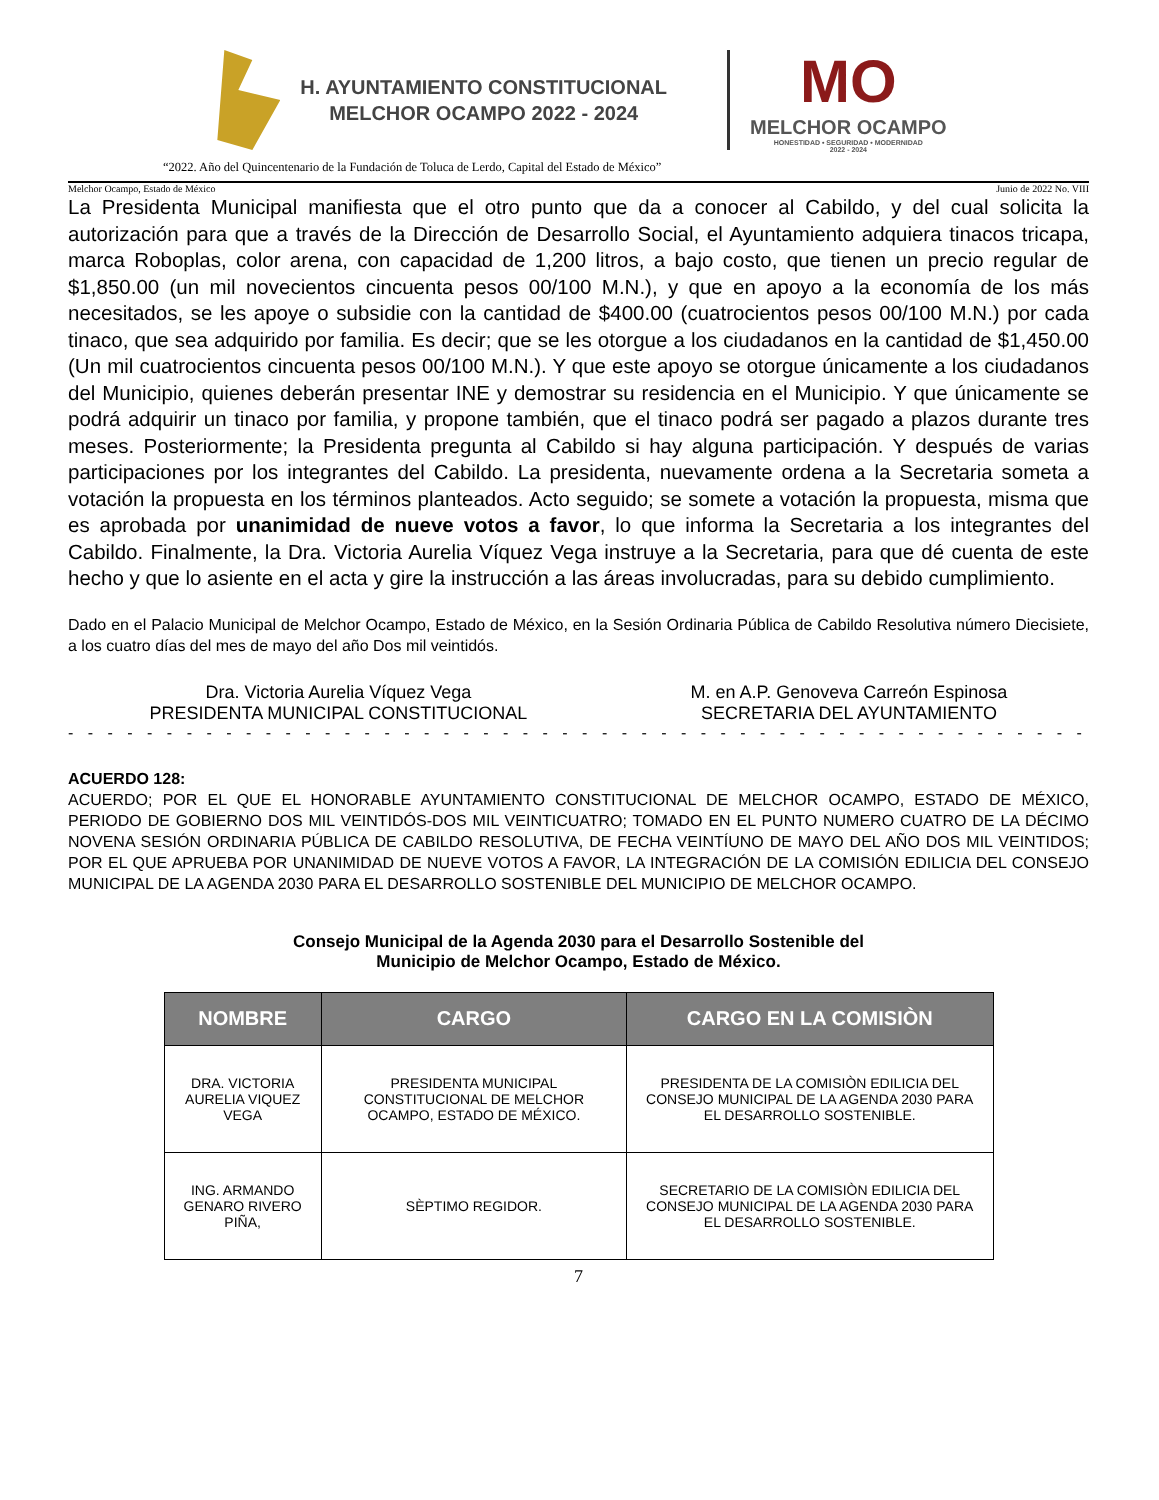H. AYUNTAMIENTO CONSTITUCIONAL
MELCHOR OCAMPO 2022 - 2024
MO
MELCHOR OCAMPO
HONESTIDAD • SEGURIDAD • MODERNIDAD
2022 - 2024
“2022. Año del Quincentenario de la Fundación de Toluca de Lerdo, Capital del Estado de México”
Melchor Ocampo, Estado de México Junio de 2022 No. VIII
La Presidenta Municipal manifiesta que el otro punto que da a conocer al Cabildo, y del cual solicita la autorización para que a través de la Dirección de Desarrollo Social, el Ayuntamiento adquiera tinacos tricapa, marca Roboplas, color arena, con capacidad de 1,200 litros, a bajo costo, que tienen un precio regular de $1,850.00 (un mil novecientos cincuenta pesos 00/100 M.N.), y que en apoyo a la economía de los más necesitados, se les apoye o subsidie con la cantidad de $400.00 (cuatrocientos pesos 00/100 M.N.) por cada tinaco, que sea adquirido por familia. Es decir; que se les otorgue a los ciudadanos en la cantidad de $1,450.00 (Un mil cuatrocientos cincuenta pesos 00/100 M.N.). Y que este apoyo se otorgue únicamente a los ciudadanos del Municipio, quienes deberán presentar INE y demostrar su residencia en el Municipio. Y que únicamente se podrá adquirir un tinaco por familia, y propone también, que el tinaco podrá ser pagado a plazos durante tres meses. Posteriormente; la Presidenta pregunta al Cabildo si hay alguna participación. Y después de varias participaciones por los integrantes del Cabildo. La presidenta, nuevamente ordena a la Secretaria someta a votación la propuesta en los términos planteados. Acto seguido; se somete a votación la propuesta, misma que es aprobada por unanimidad de nueve votos a favor, lo que informa la Secretaria a los integrantes del Cabildo. Finalmente, la Dra. Victoria Aurelia Víquez Vega instruye a la Secretaria, para que dé cuenta de este hecho y que lo asiente en el acta y gire la instrucción a las áreas involucradas, para su debido cumplimiento.
Dado en el Palacio Municipal de Melchor Ocampo, Estado de México, en la Sesión Ordinaria Pública de Cabildo Resolutiva número Diecisiete, a los cuatro días del mes de mayo del año Dos mil veintidós.
Dra. Victoria Aurelia Víquez Vega
PRESIDENTA MUNICIPAL CONSTITUCIONAL
M. en A.P. Genoveva Carreón Espinosa
SECRETARIA DEL AYUNTAMIENTO
- - - - - - - - - - - - - - - - - - - - - - - - - - - - - - - - - - - - - - - - - - - - - - - - - - - - - - - - - - - - - - - - - - - - - - - - -
ACUERDO 128:
ACUERDO; POR EL QUE EL HONORABLE AYUNTAMIENTO CONSTITUCIONAL DE MELCHOR OCAMPO, ESTADO DE MÉXICO, PERIODO DE GOBIERNO DOS MIL VEINTIDÓS-DOS MIL VEINTICUATRO; TOMADO EN EL PUNTO NUMERO CUATRO DE LA DÉCIMO NOVENA SESIÓN ORDINARIA PÚBLICA DE CABILDO RESOLUTIVA, DE FECHA VEINTÍUNO DE MAYO DEL AÑO DOS MIL VEINTIDOS; POR EL QUE APRUEBA POR UNANIMIDAD DE NUEVE VOTOS A FAVOR, LA INTEGRACIÓN DE LA COMISIÓN EDILICIA DEL CONSEJO MUNICIPAL DE LA AGENDA 2030 PARA EL DESARROLLO SOSTENIBLE DEL MUNICIPIO DE MELCHOR OCAMPO.
Consejo Municipal de la Agenda 2030 para el Desarrollo Sostenible del
Municipio de Melchor Ocampo, Estado de México.
| NOMBRE | CARGO | CARGO EN LA COMISIÒN |
| --- | --- | --- |
| DRA. VICTORIA AURELIA VIQUEZ VEGA | PRESIDENTA MUNICIPAL CONSTITUCIONAL DE MELCHOR OCAMPO, ESTADO DE MÉXICO. | PRESIDENTA DE LA COMISIÒN EDILICIA DEL CONSEJO MUNICIPAL DE LA AGENDA 2030 PARA EL DESARROLLO SOSTENIBLE. |
| ING. ARMANDO GENARO RIVERO PIÑA, | SÈPTIMO REGIDOR. | SECRETARIO DE LA COMISIÒN EDILICIA DEL CONSEJO MUNICIPAL DE LA AGENDA 2030 PARA EL DESARROLLO SOSTENIBLE. |
7